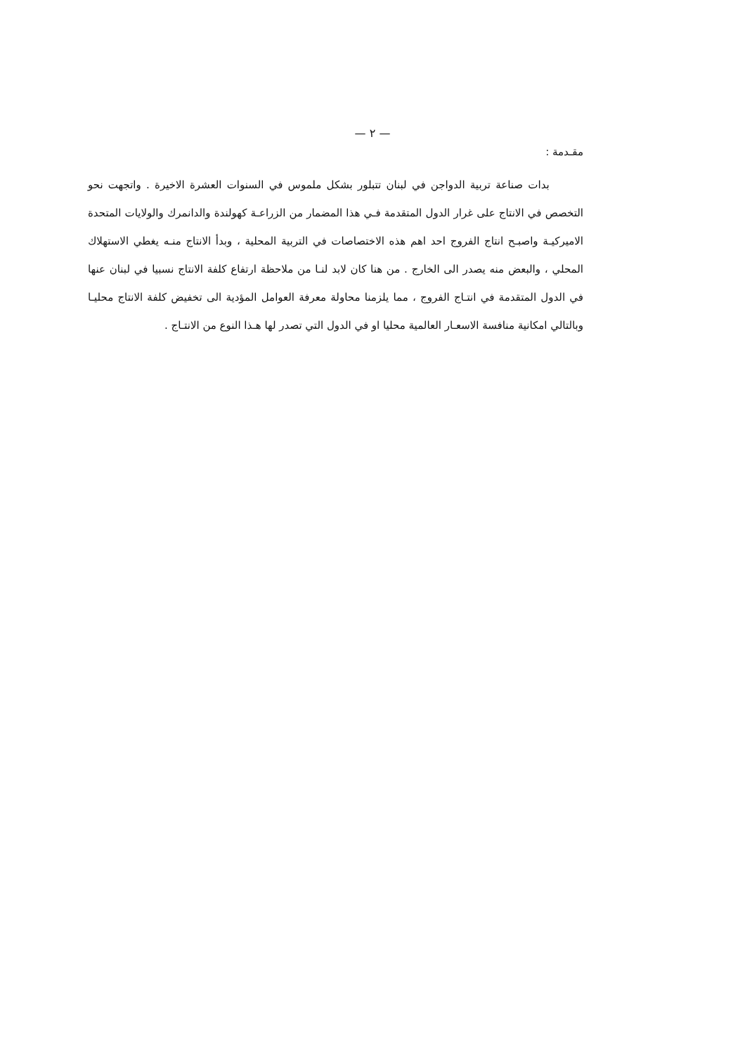— ٢ —
مقـدمة :
بدات صناعة تربية الدواجن في لبنان تتبلور بشكل ملموس في السنوات العشرة الاخيرة . واتجهت نحو التخصص في الانتاج على غرار الدول المتقدمة فـي هذا المضمار من الزراعـة كهولندة والدانمرك والولايات المتحدة الاميركيـة واصبـح انتاج الفروج احد اهم هذه الاختصاصات في التربية المحلية ، وبدأ الانتاج منـه يغطي الاستهلاك المحلي ، والبعض منه يصدر الى الخارج . من هنا كان لابد لنـا من ملاحظة ارتفاع كلفة الانتاج نسبيا في لبنان عنها في الدول المتقدمة في انتـاج الفروج ، مما يلزمنا محاولة معرفة العوامل المؤدية الى تخفيض كلفة الانتاج محليـا وبالتالي امكانية منافسة الاسعـار العالمية محليا او في الدول التي تصدر لها هـذا النوع من الانتـاج .